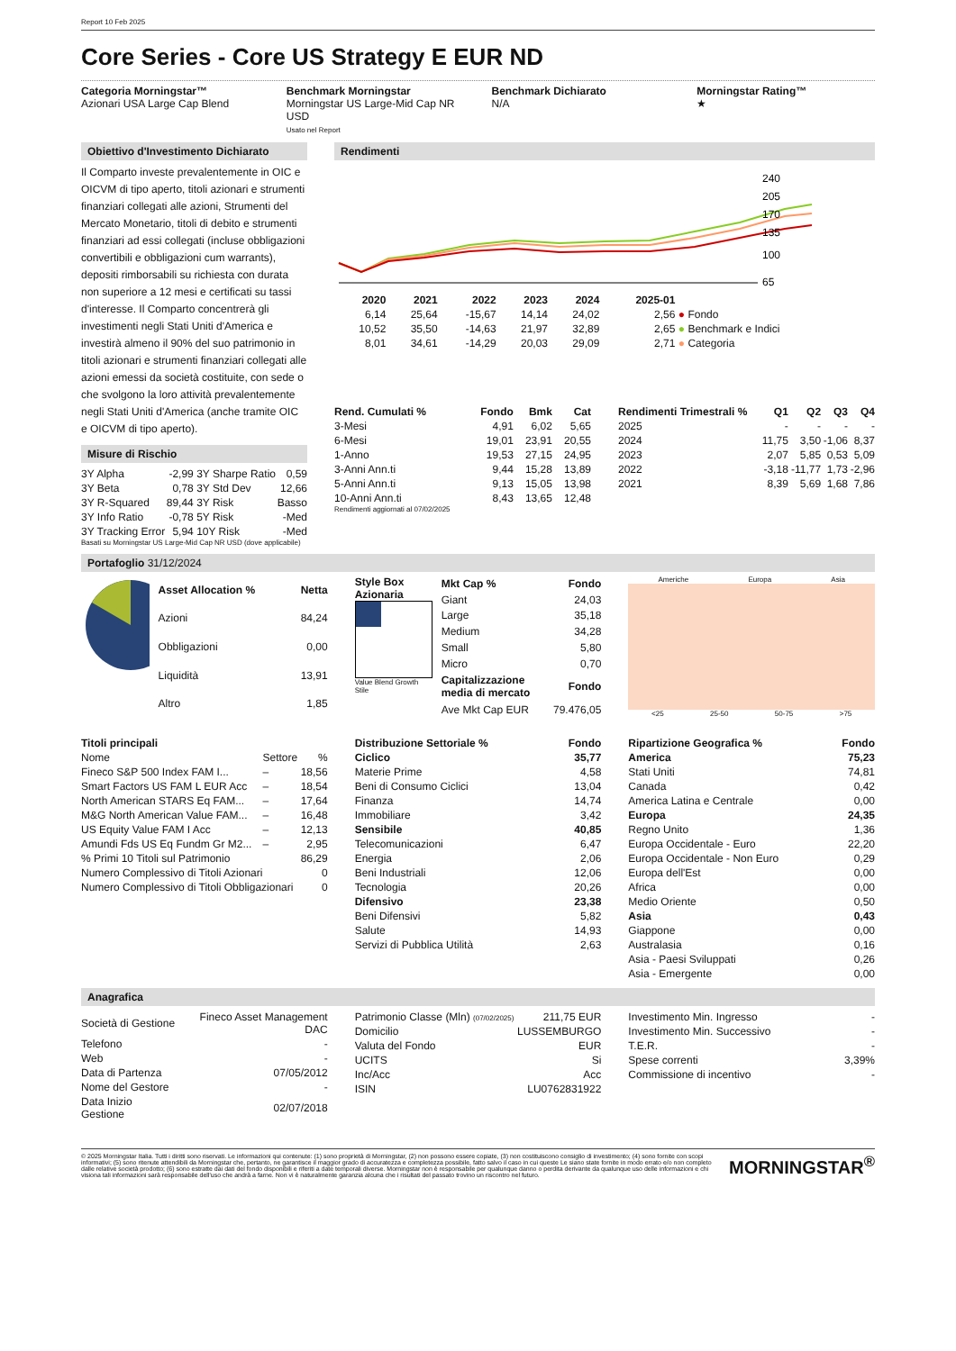Report 10 Feb 2025
Core Series - Core US Strategy E EUR ND
Categoria Morningstar™
Azionari USA Large Cap Blend
Benchmark Morningstar
Morningstar US Large-Mid Cap NR USD
Usato nel Report
Benchmark Dichiarato
N/A
Morningstar Rating™
★
Obiettivo d'Investimento Dichiarato
Il Comparto investe prevalentemente in OIC e OICVM di tipo aperto, titoli azionari e strumenti finanziari collegati alle azioni, Strumenti del Mercato Monetario, titoli di debito e strumenti finanziari ad essi collegati (incluse obbligazioni convertibili e obbligazioni cum warrants), depositi rimborsabili su richiesta con durata non superiore a 12 mesi e certificati su tassi d'interesse. Il Comparto concentrerà gli investimenti negli Stati Uniti d'America e investirà almeno il 90% del suo patrimonio in titoli azionari e strumenti finanziari collegati alle azioni emessi da società costituite, con sede o che svolgono la loro attività prevalentemente negli Stati Uniti d'America (anche tramite OIC e OICVM di tipo aperto).
Misure di Rischio
| 3Y Alpha | -2,99 | 3Y Sharpe Ratio | 0,59 |
| 3Y Beta | 0,78 | 3Y Std Dev | 12,66 |
| 3Y R-Squared | 89,44 | 3Y Risk | Basso |
| 3Y Info Ratio | -0,78 | 5Y Risk | -Med |
| 3Y Tracking Error | 5,94 | 10Y Risk | -Med |
Basati su Morningstar US Large-Mid Cap NR USD (dove applicabile)
Rendimenti
240
205
170
135
100
65
| | 2020 | 2021 | 2022 | 2023 | 2024 | 2025-01 | |
| --- | --- | --- | --- | --- | --- | --- | --- |
| | 6,14 | 25,64 | -15,67 | 14,14 | 24,02 | 2,56 | ● Fondo |
| | 10,52 | 35,50 | -14,63 | 21,97 | 32,89 | 2,65 | ● Benchmark e Indici |
| | 8,01 | 34,61 | -14,29 | 20,03 | 29,09 | 2,71 | ● Categoria |
| Rend. Cumulati % | Fondo | Bmk | Cat |
| --- | --- | --- | --- |
| 3-Mesi | 4,91 | 6,02 | 5,65 |
| 6-Mesi | 19,01 | 23,91 | 20,55 |
| 1-Anno | 19,53 | 27,15 | 24,95 |
| 3-Anni Ann.ti | 9,44 | 15,28 | 13,89 |
| 5-Anni Ann.ti | 9,13 | 15,05 | 13,98 |
| 10-Anni Ann.ti | 8,43 | 13,65 | 12,48 |
Rendimenti aggiornati al 07/02/2025
| Rendimenti Trimestrali % | Q1 | Q2 | Q3 | Q4 |
| --- | --- | --- | --- | --- |
| 2025 | - | - | - | - |
| 2024 | 11,75 | 3,50 | -1,06 | 8,37 |
| 2023 | 2,07 | 5,85 | 0,53 | 5,09 |
| 2022 | -3,18 | -11,77 | 1,73 | -2,96 |
| 2021 | 8,39 | 5,69 | 1,68 | 7,86 |
Portafoglio 31/12/2024
| Asset Allocation % | Netta |
| --- | --- |
| Azioni | 84,24 |
| Obbligazioni | 0,00 |
| Liquidità | 13,91 |
| Altro | 1,85 |
Style Box Azionaria
Value Blend Growth
Stile
| Mkt Cap % | Fondo |
| --- | --- |
| Giant | 24,03 |
| Large | 35,18 |
| Medium | 34,28 |
| Small | 5,80 |
| Micro | 0,70 |
| Capitalizzazione media di mercato | Fondo |
| Ave Mkt Cap EUR | 79.476,05 |
Americhe Europa Asia
<25 25-50 50-75 >75
| Titoli principali | | |
| --- | --- | --- |
| Nome | Settore | % |
| Fineco S&P 500 Index FAM I... | – | 18,56 |
| Smart Factors US FAM L EUR Acc | – | 18,54 |
| North American STARS Eq FAM... | – | 17,64 |
| M&G North American Value FAM... | – | 16,48 |
| US Equity Value FAM I Acc | – | 12,13 |
| Amundi Fds US Eq Fundm Gr M2... | – | 2,95 |
| % Primi 10 Titoli sul Patrimonio | | 86,29 |
| Numero Complessivo di Titoli Azionari | | 0 |
| Numero Complessivo di Titoli Obbligazionari | | 0 |
| Distribuzione Settoriale % | Fondo |
| --- | --- |
| Ciclico | 35,77 |
| Materie Prime | 4,58 |
| Beni di Consumo Ciclici | 13,04 |
| Finanza | 14,74 |
| Immobiliare | 3,42 |
| Sensibile | 40,85 |
| Telecomunicazioni | 6,47 |
| Energia | 2,06 |
| Beni Industriali | 12,06 |
| Tecnologia | 20,26 |
| Difensivo | 23,38 |
| Beni Difensivi | 5,82 |
| Salute | 14,93 |
| Servizi di Pubblica Utilità | 2,63 |
| Ripartizione Geografica % | Fondo |
| --- | --- |
| America | 75,23 |
| Stati Uniti | 74,81 |
| Canada | 0,42 |
| America Latina e Centrale | 0,00 |
| Europa | 24,35 |
| Regno Unito | 1,36 |
| Europa Occidentale - Euro | 22,20 |
| Europa Occidentale - Non Euro | 0,29 |
| Europa dell'Est | 0,00 |
| Africa | 0,00 |
| Medio Oriente | 0,50 |
| Asia | 0,43 |
| Giappone | 0,00 |
| Australasia | 0,16 |
| Asia - Paesi Sviluppati | 0,26 |
| Asia - Emergente | 0,00 |
Anagrafica
| Società di Gestione | Fineco Asset Management DAC |
| Telefono | - |
| Web | - |
| Data di Partenza | 07/05/2012 |
| Nome del Gestore | - |
| Data Inizio Gestione | 02/07/2018 |
| Patrimonio Classe (Mln) (07/02/2025) | 211,75 EUR |
| Domicilio | LUSSEMBURGO |
| Valuta del Fondo | EUR |
| UCITS | Si |
| Inc/Acc | Acc |
| ISIN | LU0762831922 |
| Investimento Min. Ingresso | - |
| Investimento Min. Successivo | - |
| T.E.R. | - |
| Spese correnti | 3,39% |
| Commissione di incentivo | - |
© 2025 Morningstar Italia. Tutti i diritti sono riservati. Le informazioni qui contenute: (1) sono proprietà di Morningstar, (2) non possono essere copiate, (3) non costituiscono consiglio di investimento; (4) sono fornite con scopi informativi; (5) sono ritenute attendibili da Morningstar che, pertanto, ne garantisce il maggior grado di accuratezza e completezza possibile, fatto salvo il caso in cui queste Le siano state fornite in modo errato e/o non completo dalle relative società prodotto; (6) sono estratte dai dati del fondo disponibili e riferiti a date temporali diverse. Morningstar non è responsabile per qualunque danno o perdita derivante da qualunque uso delle informazioni e chi visiona tali informazioni sarà responsabile dell'uso che andrà a farne. Non vi è naturalmente garanzia alcuna che i risultati del passato trovino un riscontro nel futuro.
MORNINGSTAR<sup>®</sup>